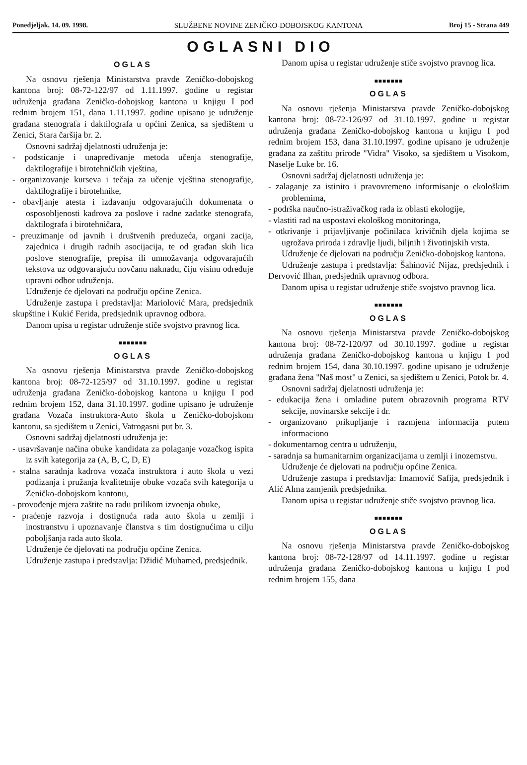Ponedjeljak, 14. 09. 1998. SLUŽBENE NOVINE ZENIČKO-DOBOJSKOG KANTONA Broj 15 - Strana 449
OGLASNI DIO
OGLAS
Na osnovu rješenja Ministarstva pravde Zeničko-dobojskog kantona broj: 08-72-122/97 od 1.11.1997. godine u registar udruženja građana Zeničko-dobojskog kantona u knjigu I pod rednim brojem 151, dana 1.11.1997. godine upisano je udruženje građana stenografa i daktilografa u općini Zenica, sa sjedištem u Zenici, Stara čaršija br. 2.
Osnovni sadržaj djelatnosti udruženja je:
- podsticanje i unapređivanje metoda učenja stenografije, daktilografije i birotehničkih vještina,
- organizovanje kurseva i tečaja za učenje vještina stenografije, daktilografije i birotehnike,
- obavljanje atesta i izdavanju odgovarajućih dokumenata o osposobljenosti kadrova za poslove i radne zadatke stenografa, daktilografa i birotehničara,
- preuzimanje od javnih i društvenih preduzeća, organi zacija, zajednica i drugih radnih asocijacija, te od građan skih lica poslove stenografije, prepisa ili umnožavanja odgovarajućih tekstova uz odgovarajuću novčanu naknadu, čiju visinu određuje upravni odbor udruženja.
Udruženje će djelovati na području općine Zenica.
Udruženje zastupa i predstavlja: Mariolović Mara, predsjednik skupštine i Kukić Ferida, predsjednik upravnog odbora.
Danom upisa u registar udruženje stiče svojstvo pravnog lica.
■■■■■■■
OGLAS
Na osnovu rješenja Ministarstva pravde Zeničko-dobojskog kantona broj: 08-72-125/97 od 31.10.1997. godine u registar udruženja građana Zeničko-dobojskog kantona u knjigu I pod rednim brojem 152, dana 31.10.1997. godine upisano je udruženje građana Vozača instruktora-Auto škola u Zeničko-dobojskom kantonu, sa sjedištem u Zenici, Vatrogasni put br. 3.
Osnovni sadržaj djelatnosti udruženja je:
- usavršavanje načina obuke kandidata za polaganje vozačkog ispita iz svih kategorija za (A, B, C, D, E)
- stalna saradnja kadrova vozača instruktora i auto škola u vezi podizanja i pružanja kvalitetnije obuke vozača svih kategorija u Zeničko-dobojskom kantonu,
- provođenje mjera zaštite na radu prilikom izvoenja obuke,
- praćenje razvoja i dostignuća rada auto škola u zemlji i inostranstvu i upoznavanje članstva s tim dostignućima u cilju poboljšanja rada auto škola.
Udruženje će djelovati na području općine Zenica.
Udruženje zastupa i predstavlja: Džidić Muhamed, predsjednik.
Danom upisa u registar udruženje stiče svojstvo pravnog lica.
■■■■■■■
OGLAS
Na osnovu rješenja Ministarstva pravde Zeničko-dobojskog kantona broj: 08-72-126/97 od 31.10.1997. godine u registar udruženja građana Zeničko-dobojskog kantona u knjigu I pod rednim brojem 153, dana 31.10.1997. godine upisano je udruženje građana za zaštitu prirode "Vidra" Visoko, sa sjedištem u Visokom, Naselje Luke br. 16.
Osnovni sadržaj djelatnosti udruženja je:
- zalaganje za istinito i pravovremeno informisanje o ekološkim problemima,
- podrška naučno-istraživačkog rada iz oblasti ekologije,
- vlastiti rad na uspostavi ekološkog monitoringa,
- otkrivanje i prijavljivanje počinilaca krivičnih djela kojima se ugrožava priroda i zdravlje ljudi, biljnih i životinjskih vrsta.
Udruženje će djelovati na području Zeničko-dobojskog kantona.
Udruženje zastupa i predstavlja: Šahinović Nijaz, predsjednik i Dervović Ilhan, predsjednik upravnog odbora.
Danom upisa u registar udruženje stiče svojstvo pravnog lica.
■■■■■■■
OGLAS
Na osnovu rješenja Ministarstva pravde Zeničko-dobojskog kantona broj: 08-72-120/97 od 30.10.1997. godine u registar udruženja građana Zeničko-dobojskog kantona u knjigu I pod rednim brojem 154, dana 30.10.1997. godine upisano je udruženje građana žena "Naš most" u Zenici, sa sjedištem u Zenici, Potok br. 4.
Osnovni sadržaj djelatnosti udruženja je:
- edukacija žena i omladine putem obrazovnih programa RTV sekcije, novinarske sekcije i dr.
- organizovano prikupljanje i razmjena informacija putem informaciono
- dokumentarnog centra u udruženju,
- saradnja sa humanitarnim organizacijama u zemlji i inozemstvu.
Udruženje će djelovati na području općine Zenica.
Udruženje zastupa i predstavlja: Imamović Safija, predsjednik i Alić Alma zamjenik predsjednika.
Danom upisa u registar udruženje stiče svojstvo pravnog lica.
■■■■■■■
OGLAS
Na osnovu rješenja Ministarstva pravde Zeničko-dobojskog kantona broj: 08-72-128/97 od 14.11.1997. godine u registar udruženja građana Zeničko-dobojskog kantona u knjigu I pod rednim brojem 155, dana